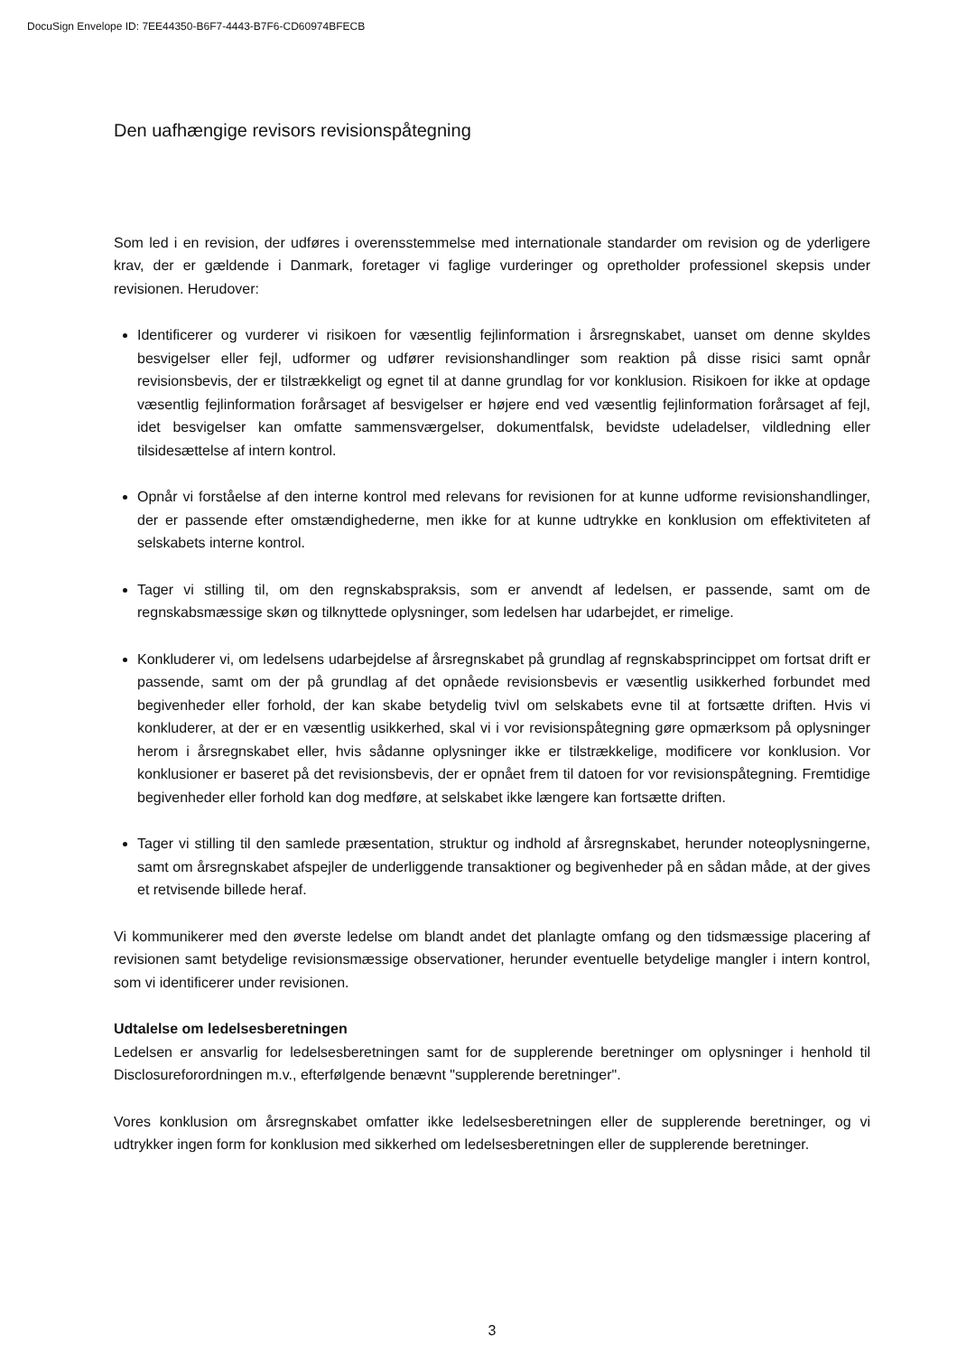DocuSign Envelope ID: 7EE44350-B6F7-4443-B7F6-CD60974BFECB
Den uafhængige revisors revisionspåtegning
Som led i en revision, der udføres i overensstemmelse med internationale standarder om revision og de yderligere krav, der er gældende i Danmark, foretager vi faglige vurderinger og opretholder professionel skepsis under revisionen. Herudover:
Identificerer og vurderer vi risikoen for væsentlig fejlinformation i årsregnskabet, uanset om denne skyldes besvigelser eller fejl, udformer og udfører revisionshandlinger som reaktion på disse risici samt opnår revisionsbevis, der er tilstrækkeligt og egnet til at danne grundlag for vor konklusion. Risikoen for ikke at opdage væsentlig fejlinformation forårsaget af besvigelser er højere end ved væsentlig fejlinformation forårsaget af fejl, idet besvigelser kan omfatte sammensværgelser, dokumentfalsk, bevidste udeladelser, vildledning eller tilsidesættelse af intern kontrol.
Opnår vi forståelse af den interne kontrol med relevans for revisionen for at kunne udforme revisionshandlinger, der er passende efter omstændighederne, men ikke for at kunne udtrykke en konklusion om effektiviteten af selskabets interne kontrol.
Tager vi stilling til, om den regnskabspraksis, som er anvendt af ledelsen, er passende, samt om de regnskabsmæssige skøn og tilknyttede oplysninger, som ledelsen har udarbejdet, er rimelige.
Konkluderer vi, om ledelsens udarbejdelse af årsregnskabet på grundlag af regnskabsprincippet om fortsat drift er passende, samt om der på grundlag af det opnåede revisionsbevis er væsentlig usikkerhed forbundet med begivenheder eller forhold, der kan skabe betydelig tvivl om selskabets evne til at fortsætte driften. Hvis vi konkluderer, at der er en væsentlig usikkerhed, skal vi i vor revisionspåtegning gøre opmærksom på oplysninger herom i årsregnskabet eller, hvis sådanne oplysninger ikke er tilstrækkelige, modificere vor konklusion. Vor konklusioner er baseret på det revisionsbevis, der er opnået frem til datoen for vor revisionspåtegning. Fremtidige begivenheder eller forhold kan dog medføre, at selskabet ikke længere kan fortsætte driften.
Tager vi stilling til den samlede præsentation, struktur og indhold af årsregnskabet, herunder noteoplysningerne, samt om årsregnskabet afspejler de underliggende transaktioner og begivenheder på en sådan måde, at der gives et retvisende billede heraf.
Vi kommunikerer med den øverste ledelse om blandt andet det planlagte omfang og den tidsmæssige placering af revisionen samt betydelige revisionsmæssige observationer, herunder eventuelle betydelige mangler i intern kontrol, som vi identificerer under revisionen.
Udtalelse om ledelsesberetningen
Ledelsen er ansvarlig for ledelsesberetningen samt for de supplerende beretninger om oplysninger i henhold til Disclosureforordningen m.v., efterfølgende benævnt "supplerende beretninger".
Vores konklusion om årsregnskabet omfatter ikke ledelsesberetningen eller de supplerende beretninger, og vi udtrykker ingen form for konklusion med sikkerhed om ledelsesberetningen eller de supplerende beretninger.
3